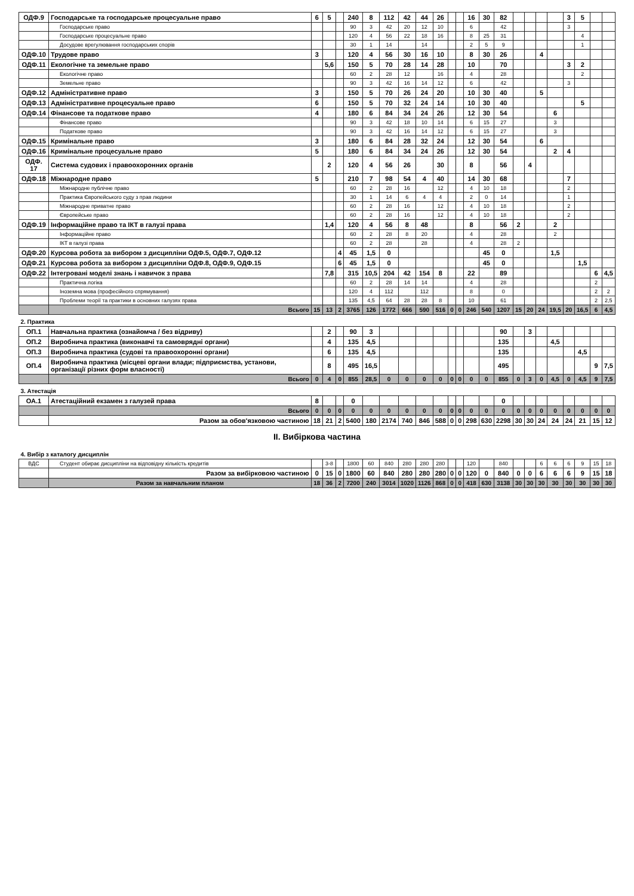| ОДФ.9 | Господарське та господарське процесуальне право | 6 | 5 | | 240 | 8 | 112 | 42 | 44 | 26 | | | 16 | 30 | 82 | | | | | 3 | 5 | | |
| | Господарське право | | | | 90 | 3 | 42 | 20 | 12 | 10 | | | 6 | | 42 | | | | | 3 | | | |
| | Господарське процесуальне право | | | | 120 | 4 | 56 | 22 | 18 | 16 | | | 8 | 25 | 31 | | | | | | 4 | | |
| | Досудове врегулювання господарських спорів | | | | 30 | 1 | 14 | | 14 | | | | 2 | 5 | 9 | | | | | | 1 | | |
| ОДФ.10 | Трудове право | 3 | | | 120 | 4 | 56 | 30 | 16 | 10 | | | 8 | 30 | 26 | | | 4 | | | | | |
| ОДФ.11 | Екологічне та земельне право | | 5,6 | | 150 | 5 | 70 | 28 | 14 | 28 | | | 10 | | 70 | | | | | 3 | 2 | | |
| | Екологічне право | | | | 60 | 2 | 28 | 12 | | 16 | | | 4 | | 28 | | | | | | 2 | | |
| | Земельне право | | | | 90 | 3 | 42 | 16 | 14 | 12 | | | 6 | | 42 | | | | | 3 | | | |
| ОДФ.12 | Адміністративне право | 3 | | | 150 | 5 | 70 | 26 | 24 | 20 | | | 10 | 30 | 40 | | | 5 | | | | | |
| ОДФ.13 | Адміністративне процесуальне право | 6 | | | 150 | 5 | 70 | 32 | 24 | 14 | | | 10 | 30 | 40 | | | | | | 5 | | |
| ОДФ.14 | Фінансове та податкове право | 4 | | | 180 | 6 | 84 | 34 | 24 | 26 | | | 12 | 30 | 54 | | | | 6 | | | | |
| | Фінансове право | | | | 90 | 3 | 42 | 18 | 10 | 14 | | | 6 | 15 | 27 | | | | 3 | | | | |
| | Податкове право | | | | 90 | 3 | 42 | 16 | 14 | 12 | | | 6 | 15 | 27 | | | | 3 | | | | |
| ОДФ.15 | Кримінальне право | 3 | | | 180 | 6 | 84 | 28 | 32 | 24 | | | 12 | 30 | 54 | | | 6 | | | | | |
| ОДФ.16 | Кримінальне процесуальне право | 5 | | | 180 | 6 | 84 | 34 | 24 | 26 | | | 12 | 30 | 54 | | | | 2 | 4 | | | |
| ОДФ. 17 | Система судових і правоохоронних органів | | 2 | | 120 | 4 | 56 | 26 | | 30 | | | 8 | | 56 | | 4 | | | | | | |
| ОДФ.18 | Міжнародне право | 5 | | | 210 | 7 | 98 | 54 | 4 | 40 | | | 14 | 30 | 68 | | | | | 7 | | | |
| | Міжнародне публічне право | | | | 60 | 2 | 28 | 16 | | 12 | | | 4 | 10 | 18 | | | | | 2 | | | |
| | Практика Європейського суду з прав людини | | | | 30 | 1 | 14 | 6 | 4 | 4 | | | 2 | 0 | 14 | | | | | 1 | | | |
| | Міжнародне приватне право | | | | 60 | 2 | 28 | 16 | | 12 | | | 4 | 10 | 18 | | | | | 2 | | | |
| | Європейське право | | | | 60 | 2 | 28 | 16 | | 12 | | | 4 | 10 | 18 | | | | | 2 | | | |
| ОДФ.19 | Інформаційне право та ІКТ в галузі права | | 1,4 | | 120 | 4 | 56 | 8 | 48 | | | | 8 | | 56 | 2 | | | 2 | | | | |
| | Інформаційне право | | | | 60 | 2 | 28 | 8 | 20 | | | | 4 | | 28 | | | | 2 | | | | |
| | ІКТ в галузі права | | | | 60 | 2 | 28 | | 28 | | | | 4 | | 28 | 2 | | | | | | | |
| ОДФ.20 | Курсова робота за вибором з дисципліни ОДФ.5, ОДФ.7, ОДФ.12 | | | 4 | 45 | 1,5 | 0 | | | | | | | 45 | 0 | | | | 1,5 | | | | |
| ОДФ.21 | Курсова робота за вибором з дисципліни ОДФ.8, ОДФ.9, ОДФ.15 | | | 6 | 45 | 1,5 | 0 | | | | | | | 45 | 0 | | | | | | 1,5 | | |
| ОДФ.22 | Інтегровані моделі знань і навичок з права | | 7,8 | | 315 | 10,5 | 204 | 42 | 154 | 8 | | | 22 | | 89 | | | | | | | 6 | 4,5 |
| | Практична логіка | | | | 60 | 2 | 28 | 14 | 14 | | | | 4 | | 28 | | | | | | | 2 | |
| | Іноземна мова (професійного спрямування) | | | | 120 | 4 | 112 | | 112 | | | | 8 | | 0 | | | | | | | 2 | 2 |
| | Проблеми теорії та практики в основних галузях права | | | | 135 | 4,5 | 64 | 28 | 28 | 8 | | | 10 | | 61 | | | | | | | 2 | 2,5 |
| | Всього | 15 | 13 | 2 | 3765 | 126 | 1772 | 666 | 590 | 516 | 0 | 0 | 246 | 540 | 1207 | 15 | 20 | 24 | 19,5 | 20 | 16,5 | 6 | 4,5 |
| 2. Практика | | | | | | | | | | | | | | | | | | | | | | | |
| ОП.1 | Навчальна практика (ознайомча / без відриву) | | 2 | | 90 | 3 | | | | | | | | | 90 | | 3 | | | | | | |
| ОП.2 | Виробнича практика (виконавчі та самоврядні органи) | | 4 | | 135 | 4,5 | | | | | | | | | 135 | | | | 4,5 | | | | |
| ОП.3 | Виробнича практика (судові та правоохоронні органи) | | 6 | | 135 | 4,5 | | | | | | | | | 135 | | | | | | 4,5 | | |
| ОП.4 | Виробнича практика (місцеві органи влади; підприємства, установи, організації різних форм власності) | | 8 | | 495 | 16,5 | | | | | | | | | 495 | | | | | | | 9 | 7,5 |
| | Всього | 0 | 4 | 0 | 855 | 28,5 | 0 | 0 | 0 | 0 | 0 | 0 | 0 | 0 | 855 | 0 | 3 | 0 | 4,5 | 0 | 4,5 | 9 | 7,5 |
| 3. Атестація | | | | | | | | | | | | | | | | | | | | | | | |
| ОА.1 | Атестаційний екзамен з галузей права | 8 | | | 0 | | | | | | | | | | 0 | | | | | | | | |
| | Всього | 0 | 0 | 0 | 0 | 0 | 0 | 0 | 0 | 0 | 0 | 0 | 0 | 0 | 0 | 0 | 0 | 0 | 0 | 0 | 0 | 0 | 0 |
| | Разом за обов'язковою частиною | 18 | 21 | 2 | 5400 | 180 | 2174 | 740 | 846 | 588 | 0 | 0 | 298 | 630 | 2298 | 30 | 30 | 24 | 24 | 24 | 21 | 15 | 12 |
| ІІ. Вибіркова частина | | | | | | | | | | | | | | | | | | | | | | | |
| 4. Вибір з каталогу дисциплін | | | | | | | | | | | | | | | | | | | | | | | |
| ВДС | Студент обирає дисципліни на відповідну кількість кредитів | | 3-8 | | 1800 | 60 | 840 | 280 | 280 | 280 | | | 120 | | 840 | | | 6 | 6 | 6 | 9 | 15 | 18 |
| | Разом за вибірковою частиною | 0 | 15 | 0 | 1800 | 60 | 840 | 280 | 280 | 280 | 0 | 0 | 120 | 0 | 840 | 0 | 0 | 6 | 6 | 6 | 9 | 15 | 18 |
| | Разом за навчальним планом | 18 | 36 | 2 | 7200 | 240 | 3014 | 1020 | 1126 | 868 | 0 | 0 | 418 | 630 | 3138 | 30 | 30 | 30 | 30 | 30 | 30 | 30 | 30 |